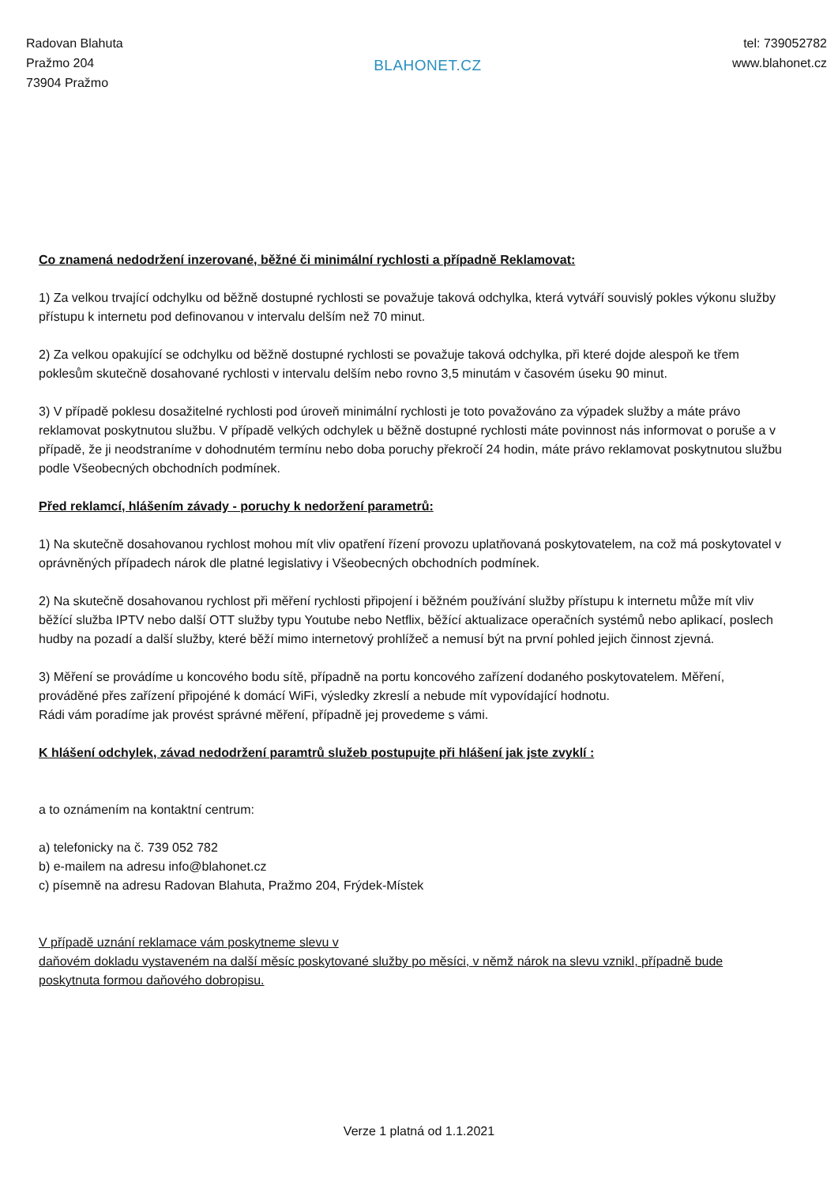Radovan Blahuta
Pražmo 204
73904 Pražmo
BLAHONET.CZ
tel: 739052782
www.blahonet.cz
Co znamená nedodržení inzerované, běžné či minimální rychlosti a případně Reklamovat:
1) Za velkou trvající odchylku od běžně dostupné rychlosti se považuje taková odchylka, která vytváří souvislý pokles výkonu služby přístupu k internetu pod definovanou v intervalu delším než 70 minut.
2) Za velkou opakující se odchylku od běžně dostupné rychlosti se považuje taková odchylka, při které dojde alespoň ke třem poklesům skutečně dosahované rychlosti v intervalu delším nebo rovno 3,5 minutám v časovém úseku 90 minut.
3) V případě poklesu dosažitelné rychlosti pod úroveň minimální rychlosti je toto považováno za výpadek služby a máte právo reklamovat poskytnutou službu. V případě velkých odchylek u běžně dostupné rychlosti máte povinnost nás informovat o poruše a v případě, že ji neodstraníme v dohodnutém termínu nebo doba poruchy překročí 24 hodin, máte právo reklamovat poskytnutou službu podle Všeobecných obchodních podmínek.
Před reklamcí, hlášením závady - poruchy k nedoržení parametrů:
1) Na skutečně dosahovanou rychlost mohou mít vliv opatření řízení provozu uplatňovaná poskytovatelem, na což má poskytovatel v oprávněných případech nárok dle platné legislativy i Všeobecných obchodních podmínek.
2) Na skutečně dosahovanou rychlost při měření rychlosti připojení i běžném používání služby přístupu k internetu může mít vliv běžící služba IPTV nebo další OTT služby typu Youtube nebo Netflix, běžící aktualizace operačních systémů nebo aplikací, poslech hudby na pozadí a další služby, které běží mimo internetový prohlížeč a nemusí být na první pohled jejich činnost zjevná.
3) Měření se provádíme u koncového bodu sítě, případně na portu koncového zařízení dodaného poskytovatelem. Měření, prováděné přes zařízení připojéné k domácí WiFi, výsledky zkreslí a nebude mít vypovídající hodnotu.
Rádi vám poradíme jak provést správné měření, případně jej provedeme s vámi.
K hlášení odchylek, závad nedodržení paramtrů služeb postupujte při hlášení jak jste zvyklí :
a to oznámením na kontaktní centrum:
a) telefonicky na č. 739 052 782
b) e-mailem na adresu info@blahonet.cz
c) písemně na adresu Radovan Blahuta, Pražmo 204, Frýdek-Místek
V případě uznání reklamace vám poskytneme slevu v
daňovém dokladu vystaveném na další měsíc poskytované služby po měsíci, v němž nárok na slevu vznikl, případně bude poskytnuta formou daňového dobropisu.
Verze 1 platná od 1.1.2021